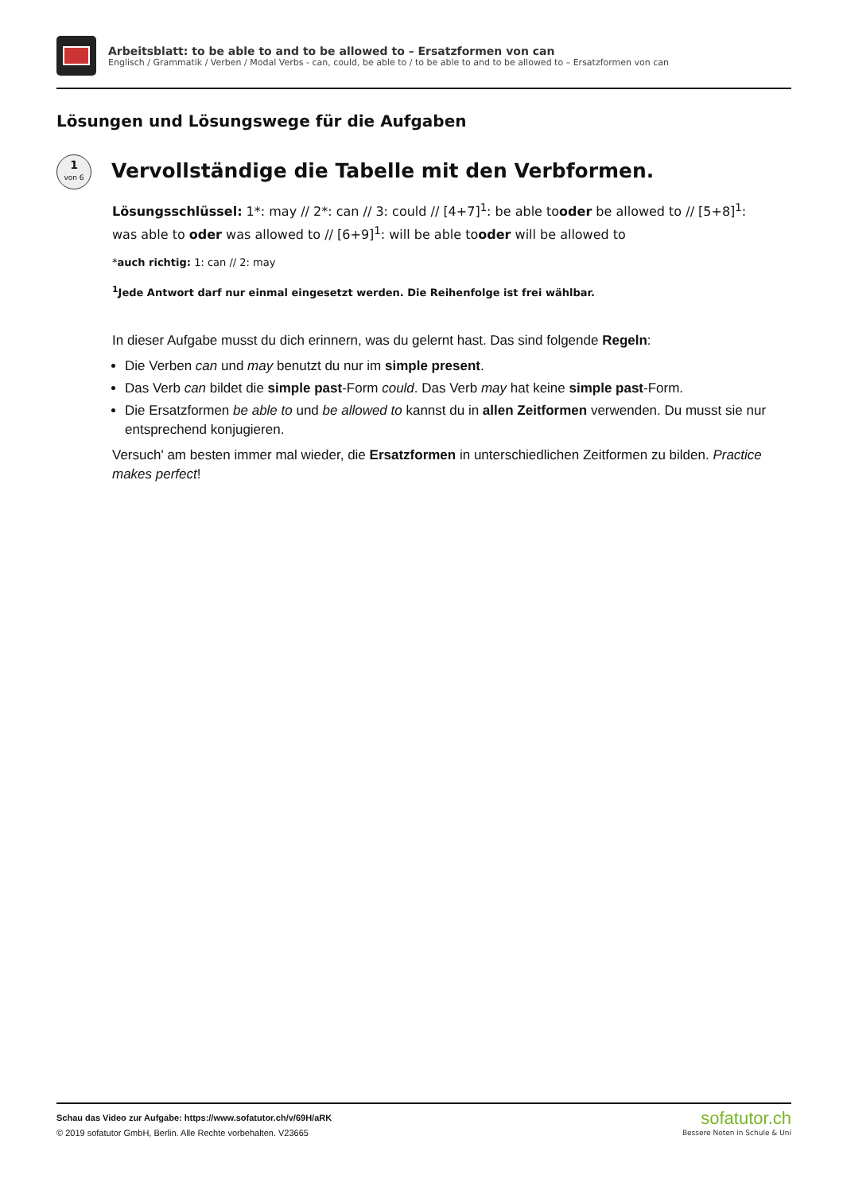Arbeitsblatt: to be able to and to be allowed to – Ersatzformen von can
Englisch / Grammatik / Verben / Modal Verbs - can, could, be able to / to be able to and to be allowed to – Ersatzformen von can
Lösungen und Lösungswege für die Aufgaben
1
von 6
Vervollständige die Tabelle mit den Verbformen.
Lösungsschlüssel: 1*: may // 2*: can // 3: could // [4+7]<sup>1</sup>: be able tooder be allowed to // [5+8]<sup>1</sup>: was able to oder was allowed to // [6+9]<sup>1</sup>: will be able tooder will be allowed to
*auch richtig: 1: can // 2: may
<sup>1</sup> Jede Antwort darf nur einmal eingesetzt werden. Die Reihenfolge ist frei wählbar.
In dieser Aufgabe musst du dich erinnern, was du gelernt hast. Das sind folgende Regeln:
Die Verben can und may benutzt du nur im simple present.
Das Verb can bildet die simple past-Form could. Das Verb may hat keine simple past-Form.
Die Ersatzformen be able to und be allowed to kannst du in allen Zeitformen verwenden. Du musst sie nur entsprechend konjugieren.
Versuch' am besten immer mal wieder, die Ersatzformen in unterschiedlichen Zeitformen zu bilden. Practice makes perfect!
Schau das Video zur Aufgabe: https://www.sofatutor.ch/v/69H/aRK
© 2019 sofatutor GmbH, Berlin. Alle Rechte vorbehalten. V23665
sofatutor.ch
Bessere Noten in Schule & Uni